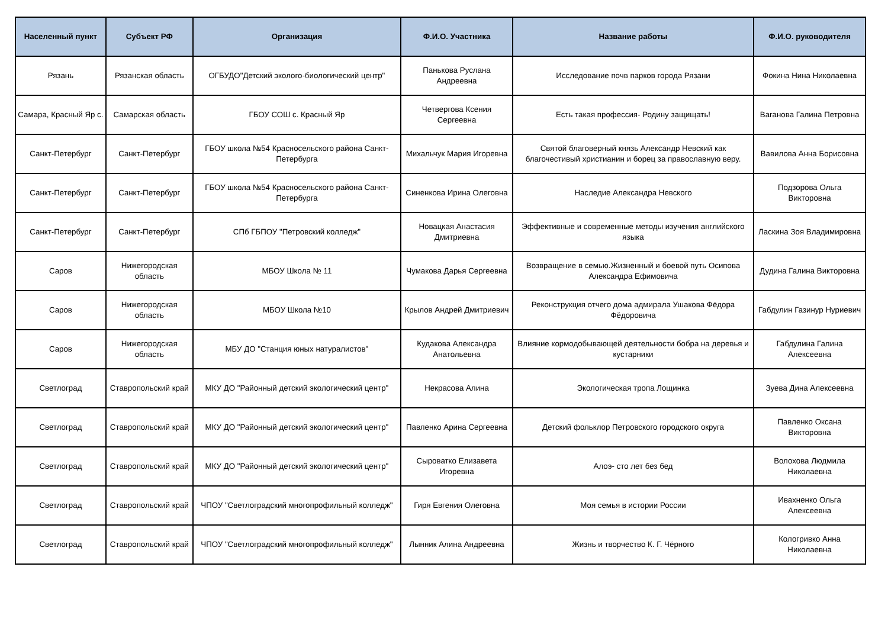| Населенный пункт | Субъект РФ | Организация | Ф.И.О. Участника | Название работы | Ф.И.О. руководителя |
| --- | --- | --- | --- | --- | --- |
| Рязань | Рязанская область | ОГБУДО"Детский эколого-биологический центр" | Панькова Руслана Андреевна | Исследование почв парков города Рязани | Фокина Нина Николаевна |
| Самара, Красный Яр с. | Самарская область | ГБОУ СОШ с. Красный Яр | Четвергова Ксения Сергеевна | Есть такая профессия- Родину защищать! | Ваганова Галина Петровна |
| Санкт-Петербург | Санкт-Петербург | ГБОУ школа №54 Красносельского района Санкт-Петербурга | Михальчук Мария Игоревна | Святой благоверный князь Александр Невский как благочестивый христианин и борец за православную веру. | Вавилова Анна Борисовна |
| Санкт-Петербург | Санкт-Петербург | ГБОУ школа №54 Красносельского района Санкт-Петербурга | Синенкова Ирина Олеговна | Наследие Александра Невского | Подзорова Ольга Викторовна |
| Санкт-Петербург | Санкт-Петербург | СПб ГБПОУ "Петровский колледж" | Новацкая Анастасия Дмитриевна | Эффективные и современные методы изучения английского языка | Ласкина Зоя Владимировна |
| Саров | Нижегородская область | МБОУ Школа № 11 | Чумакова Дарья Сергеевна | Возвращение в семью.Жизненный и боевой путь Осипова Александра Ефимовича | Дудина Галина Викторовна |
| Саров | Нижегородская область | МБОУ Школа №10 | Крылов Андрей Дмитриевич | Реконструкция отчего дома адмирала Ушакова Фёдора Фёдоровича | Габдулин Газинур Нуриевич |
| Саров | Нижегородская область | МБУ ДО "Станция юных натуралистов" | Кудакова Александра Анатольевна | Влияние кормодобывающей деятельности бобра на деревья и кустарники | Габдулина Галина Алексеевна |
| Светлоград | Ставропольский край | МКУ ДО "Районный детский экологический центр" | Некрасова Алина | Экологическая тропа Лощинка | Зуева Дина Алексеевна |
| Светлоград | Ставропольский край | МКУ ДО "Районный детский экологический центр" | Павленко Арина Сергеевна | Детский фольклор Петровского городского округа | Павленко Оксана Викторовна |
| Светлоград | Ставропольский край | МКУ ДО "Районный детский экологический центр" | Сыроватко Елизавета Игоревна | Алоэ- сто лет без бед | Волохова Людмила Николаевна |
| Светлоград | Ставропольский край | ЧПОУ "Светлоградский многопрофильный колледж" | Гиря Евгения Олеговна | Моя семья в истории России | Ивахненко Ольга Алексеевна |
| Светлоград | Ставропольский край | ЧПОУ "Светлоградский многопрофильный колледж" | Лынник Алина Андреевна | Жизнь и творчество К. Г. Чёрного | Кологривко Анна Николаевна |